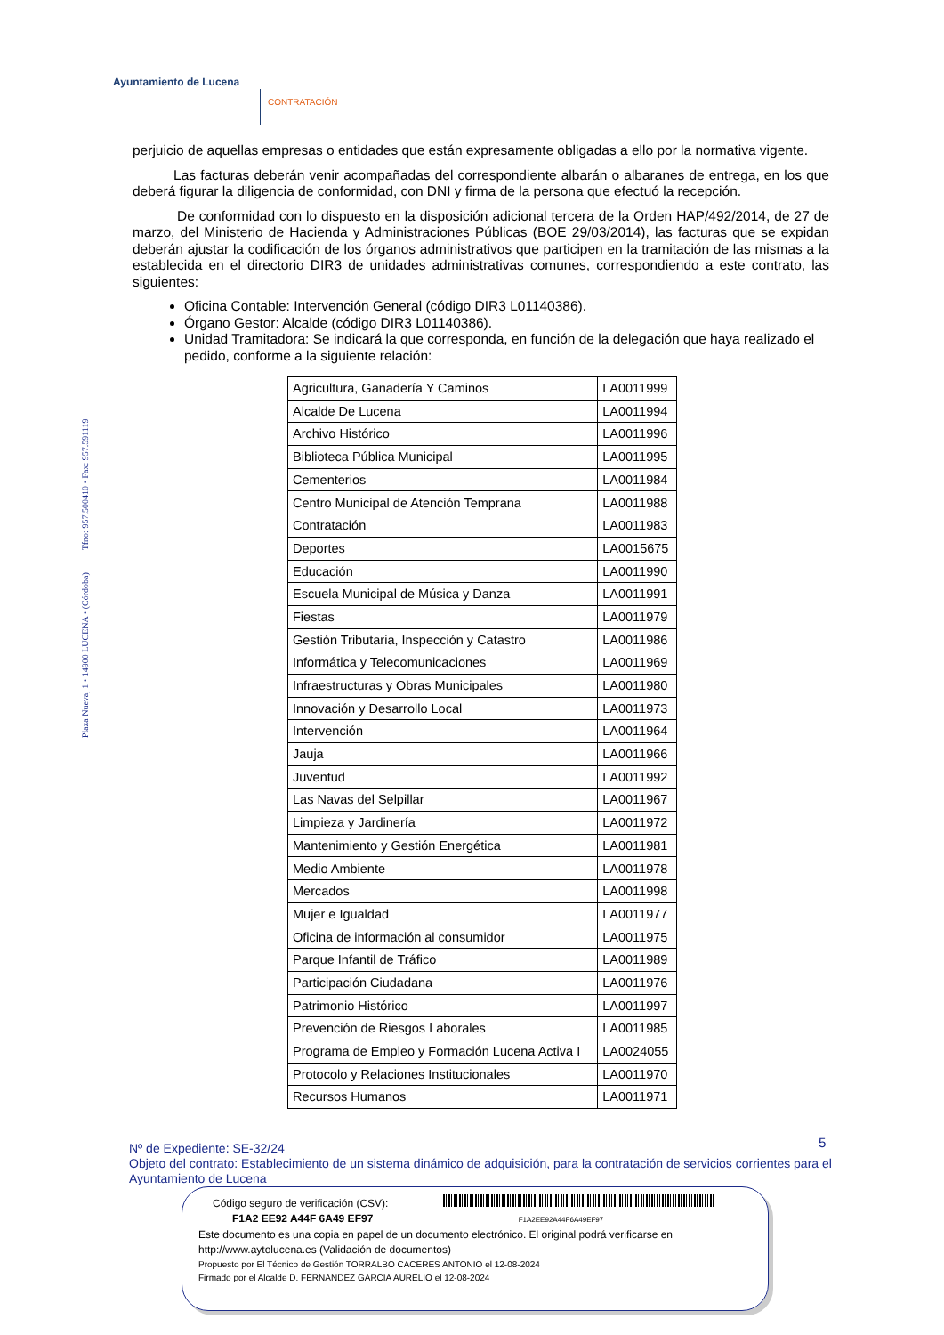Ayuntamiento de Lucena
CONTRATACIÓN
Plaza Nueva, 1 • 14900 LUCENA • (Córdoba) Tfno: 957.500410 • Fax: 957.591119
perjuicio de aquellas empresas o entidades que están expresamente obligadas a ello por la normativa vigente.
Las facturas deberán venir acompañadas del correspondiente albarán o albaranes de entrega, en los que deberá figurar la diligencia de conformidad, con DNI y firma de la persona que efectuó la recepción.
De conformidad con lo dispuesto en la disposición adicional tercera de la Orden HAP/492/2014, de 27 de marzo, del Ministerio de Hacienda y Administraciones Públicas (BOE 29/03/2014), las facturas que se expidan deberán ajustar la codificación de los órganos administrativos que participen en la tramitación de las mismas a la establecida en el directorio DIR3 de unidades administrativas comunes, correspondiendo a este contrato, las siguientes:
Oficina Contable: Intervención General (código DIR3 L01140386).
Órgano Gestor: Alcalde (código DIR3 L01140386).
Unidad Tramitadora: Se indicará la que corresponda, en función de la delegación que haya realizado el pedido, conforme a la siguiente relación:
| Agricultura, Ganadería Y Caminos | LA0011999 |
| Alcalde De Lucena | LA0011994 |
| Archivo Histórico | LA0011996 |
| Biblioteca Pública Municipal | LA0011995 |
| Cementerios | LA0011984 |
| Centro Municipal de Atención Temprana | LA0011988 |
| Contratación | LA0011983 |
| Deportes | LA0015675 |
| Educación | LA0011990 |
| Escuela Municipal de Música y Danza | LA0011991 |
| Fiestas | LA0011979 |
| Gestión Tributaria, Inspección y Catastro | LA0011986 |
| Informática y Telecomunicaciones | LA0011969 |
| Infraestructuras y Obras Municipales | LA0011980 |
| Innovación y Desarrollo Local | LA0011973 |
| Intervención | LA0011964 |
| Jauja | LA0011966 |
| Juventud | LA0011992 |
| Las Navas del Selpillar | LA0011967 |
| Limpieza y Jardinería | LA0011972 |
| Mantenimiento y Gestión Energética | LA0011981 |
| Medio Ambiente | LA0011978 |
| Mercados | LA0011998 |
| Mujer e Igualdad | LA0011977 |
| Oficina de información al consumidor | LA0011975 |
| Parque Infantil de Tráfico | LA0011989 |
| Participación Ciudadana | LA0011976 |
| Patrimonio Histórico | LA0011997 |
| Prevención de Riesgos Laborales | LA0011985 |
| Programa de Empleo y Formación Lucena Activa I | LA0024055 |
| Protocolo y Relaciones Institucionales | LA0011970 |
| Recursos Humanos | LA0011971 |
5
Nº de Expediente: SE-32/24
Objeto del contrato: Establecimiento de un sistema dinámico de adquisición, para la contratación de servicios corrientes para el Ayuntamiento de Lucena
Código seguro de verificación (CSV):
F1A2 EE92 A44F 6A49 EF97 F1A2EE92A44F6A49EF97
Este documento es una copia en papel de un documento electrónico. El original podrá verificarse en
http://www.aytolucena.es (Validación de documentos)
Propuesto por El Técnico de Gestión TORRALBO CACERES ANTONIO el 12-08-2024
Firmado por el Alcalde D. FERNANDEZ GARCIA AURELIO el 12-08-2024